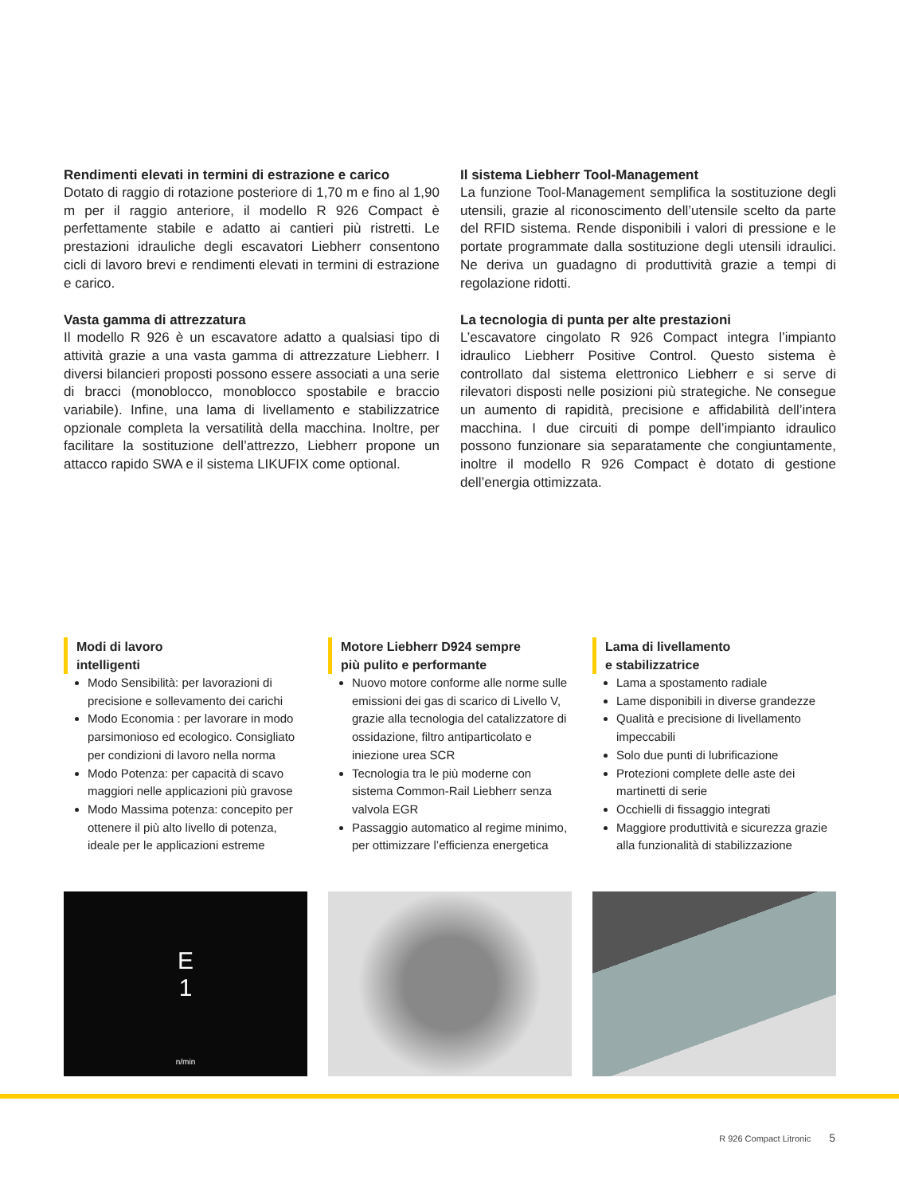Rendimenti elevati in termini di estrazione e carico
Dotato di raggio di rotazione posteriore di 1,70 m e fino al 1,90 m per il raggio anteriore, il modello R 926 Compact è perfettamente stabile e adatto ai cantieri più ristretti. Le prestazioni idrauliche degli escavatori Liebherr consentono cicli di lavoro brevi e rendimenti elevati in termini di estrazione e carico.
Vasta gamma di attrezzatura
Il modello R 926 è un escavatore adatto a qualsiasi tipo di attività grazie a una vasta gamma di attrezzature Liebherr. I diversi bilancieri proposti possono essere associati a una serie di bracci (monoblocco, monoblocco spostabile e braccio variabile). Infine, una lama di livellamento e stabilizzatrice opzionale completa la versatilità della macchina. Inoltre, per facilitare la sostituzione dell’attrezzo, Liebherr propone un attacco rapido SWA e il sistema LIKUFIX come optional.
Il sistema Liebherr Tool-Management
La funzione Tool-Management semplifica la sostituzione degli utensili, grazie al riconoscimento dell’utensile scelto da parte del RFID sistema. Rende disponibili i valori di pressione e le portate programmate dalla sostituzione degli utensili idraulici. Ne deriva un guadagno di produttività grazie a tempi di regolazione ridotti.
La tecnologia di punta per alte prestazioni
L’escavatore cingolato R 926 Compact integra l’impianto idraulico Liebherr Positive Control. Questo sistema è controllato dal sistema elettronico Liebherr e si serve di rilevatori disposti nelle posizioni più strategiche. Ne consegue un aumento di rapidità, precisione e affidabilità dell’intera macchina. I due circuiti di pompe dell’impianto idraulico possono funzionare sia separatamente che congiuntamente, inoltre il modello R 926 Compact è dotato di gestione dell’energia ottimizzata.
Modi di lavoro
intelligenti
Modo Sensibilità: per lavorazioni di precisione e sollevamento dei carichi
Modo Economia : per lavorare in modo parsimonioso ed ecologico. Consigliato per condizioni di lavoro nella norma
Modo Potenza: per capacità di scavo maggiori nelle applicazioni più gravose
Modo Massima potenza: concepito per ottenere il più alto livello di potenza, ideale per le applicazioni estreme
E
1
n/min
Motore Liebherr D924 sempre
più pulito e performante
Nuovo motore conforme alle norme sulle emissioni dei gas di scarico di Livello V, grazie alla tecnologia del catalizzatore di ossidazione, filtro antiparticolato e iniezione urea SCR
Tecnologia tra le più moderne con sistema Common-Rail Liebherr senza valvola EGR
Passaggio automatico al regime minimo, per ottimizzare l’efficienza energetica
Lama di livellamento
e stabilizzatrice
Lama a spostamento radiale
Lame disponibili in diverse grandezze
Qualità e precisione di livellamento impeccabili
Solo due punti di lubrificazione
Protezioni complete delle aste dei martinetti di serie
Occhielli di fissaggio integrati
Maggiore produttività e sicurezza grazie alla funzionalità di stabilizzazione
R 926 Compact Litronic 5